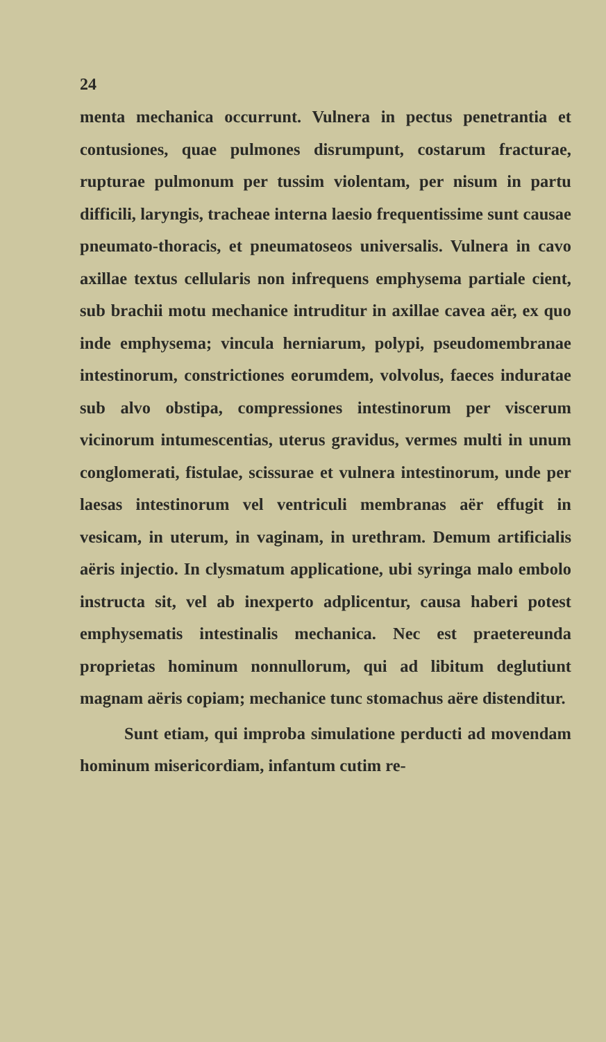24
menta mechanica occurrunt. Vulnera in pectus penetrantia et contusiones, quae pulmones disrumpunt, costarum fracturae, rupturae pulmonum per tussim violentam, per nisum in partu difficili, laryngis, tracheae interna laesio frequentissime sunt causae pneumato-thoracis, et pneumatoseos universalis. Vulnera in cavo axillae textus cellularis non infrequens emphysema partiale cient, sub brachii motu mechanice intruditur in axillae cavea aër, ex quo inde emphysema; vincula herniarum, polypi, pseudomembranae intestinorum, constrictiones eorumdem, volvolus, faeces induratae sub alvo obstipa, compressiones intestinorum per viscerum vicinorum intumescentias, uterus gravidus, vermes multi in unum conglomerati, fistulae, scissurae et vulnera intestinorum, unde per laesas intestinorum vel ventriculi membranas aër effugit in vesicam, in uterum, in vaginam, in urethram. Demum artificialis aëris injectio. In clysmatum applicatione, ubi syringa malo embolo instructa sit, vel ab inexperto adplicentur, causa haberi potest emphysematis intestinalis mechanica. Nec est praetereunda proprietas hominum nonnullorum, qui ad libitum deglutiunt magnam aëris copiam; mechanice tunc stomachus aëre distenditur.
Sunt etiam, qui improba simulatione perducti ad movendam hominum misericordiam, infantum cutim re-